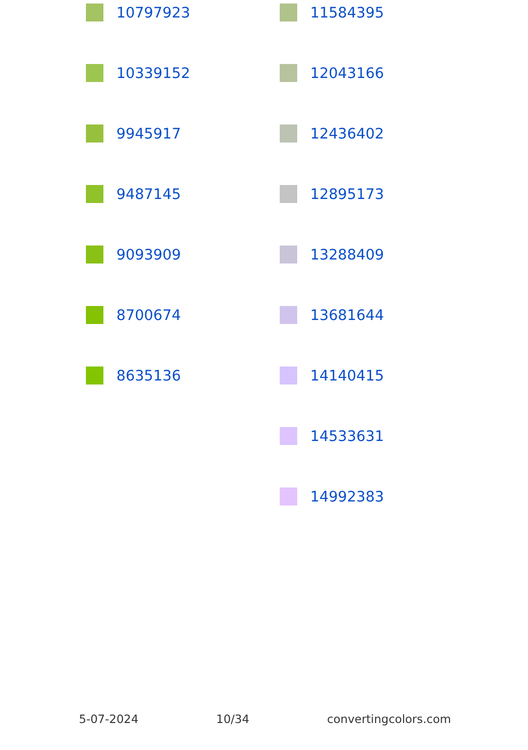10797923
10339152
9945917
9487145
9093909
8700674
8635136
11584395
12043166
12436402
12895173
13288409
13681644
14140415
14533631
14992383
5-07-2024 10/34 convertingcolors.com